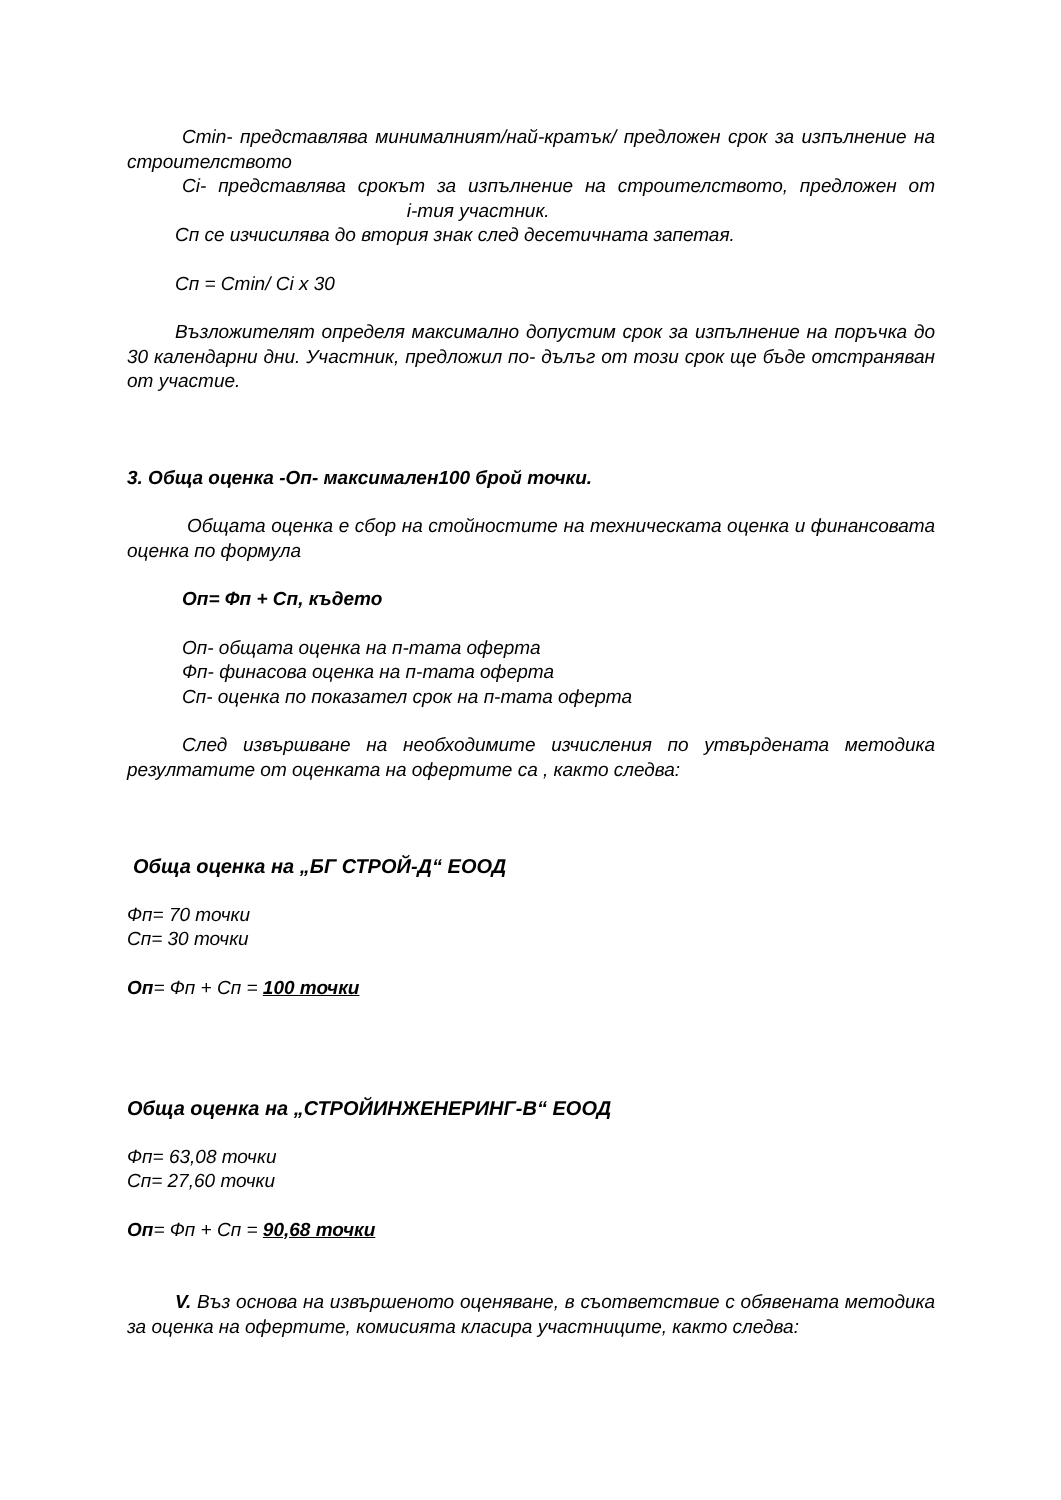Cmin- представлява минималният/най-кратък/ предложен срок за изпълнение на строителството
Ci- представлява срокът за изпълнение на строителството, предложен от i-тия участник.
Сп се изчисилява до втория знак след десетичната запетая.
Сп = Cmin/ Ci x 30
Възложителят определя максимално допустим срок за изпълнение на поръчка до 30 календарни дни. Участник, предложил по- дълъг от този срок ще бъде отстраняван от участие.
3. Обща оценка -Оп- максимален100 брой точки.
Общата оценка е сбор на стойностите на техническата оценка и финансовата оценка по формула
Оп= Фп + Сп, където
Оп- общата оценка на п-тата оферта
Фп- финасова оценка на п-тата оферта
Сп- оценка по показател срок на п-тата оферта
След извършване на необходимите изчисления по утвърдената методика резултатите от оценката на офертите са , както следва:
Обща оценка на „БГ СТРОЙ-Д“ ЕООД
Фп= 70 точки
Сп= 30 точки
Оп= Фп + Сп = 100 точки
Обща оценка на „СТРОЙИНЖЕНЕРИНГ-В“ ЕООД
Фп= 63,08 точки
Сп= 27,60 точки
Оп= Фп + Сп = 90,68 точки
V. Въз основа на извършеното оценяване, в съответствие с обявената методика за оценка на офертите, комисията класира участниците, както следва: